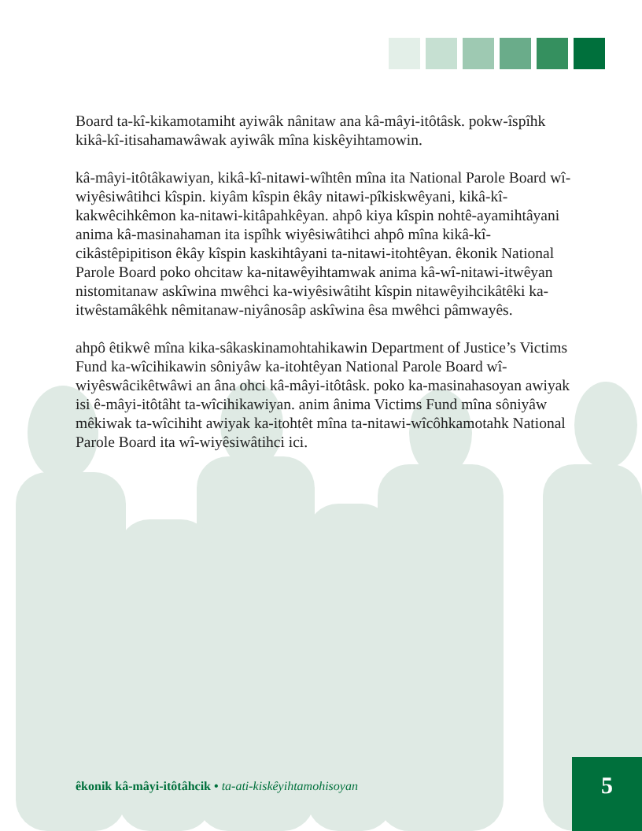Board ta-kî-kikamotamiht ayiwâk nânitaw ana kâ-mâyi-itôtâsk. pokw-îspîhk kikâ-kî-itisahamawâwak ayiwâk mîna kiskêyihtamowin.
kâ-mâyi-itôtâkawiyan, kikâ-kî-nitawi-wîhtên mîna ita National Parole Board wî-wiyêsiwâtihci kîspin. kiyâm kîspin êkây nitawi-pîkiskwêyani, kikâ-kî-kakwêcihkêmon ka-nitawi-kitâpahkêyan. ahpô kiya kîspin nohtê-ayamihtâyani anima kâ-masinahaman ita ispîhk wiyêsiwâtihci ahpô mîna kikâ-kî-cikâstêpipitison êkây kîspin kaskihtâyani ta-nitawi-itohtêyan. êkonik National Parole Board poko ohcitaw ka-nitawêyihtamwak anima kâ-wî-nitawi-itwêyan nistomitanaw askîwina mwêhci ka-wiyêsiwâtiht kîspin nitawêyihcikâtêki ka-itwêstamâkêhk nêmitanaw-niyânosâp askîwina êsa mwêhci pâmwayês.
ahpô êtikwê mîna kika-sâkaskinamohtahikawin Department of Justice’s Victims Fund ka-wîcihikawin sôniyâw ka-itohtêyan National Parole Board wî-wiyêswâcikêtwâwi an âna ohci kâ-mâyi-itôtâsk. poko ka-masinahasoyan awiyak isi ê-mâyi-itôtâht ta-wîcihikawiyan. anim ânima Victims Fund mîna sôniyâw mêkiwak ta-wîcihiht awiyak ka-itohtêt mîna ta-nitawi-wîcôhkamotahk National Parole Board ita wî-wiyêsiwâtihci ici.
êkonik kâ-mâyi-itôtâhcik • ta-ati-kiskêyihtamohisoyan
5